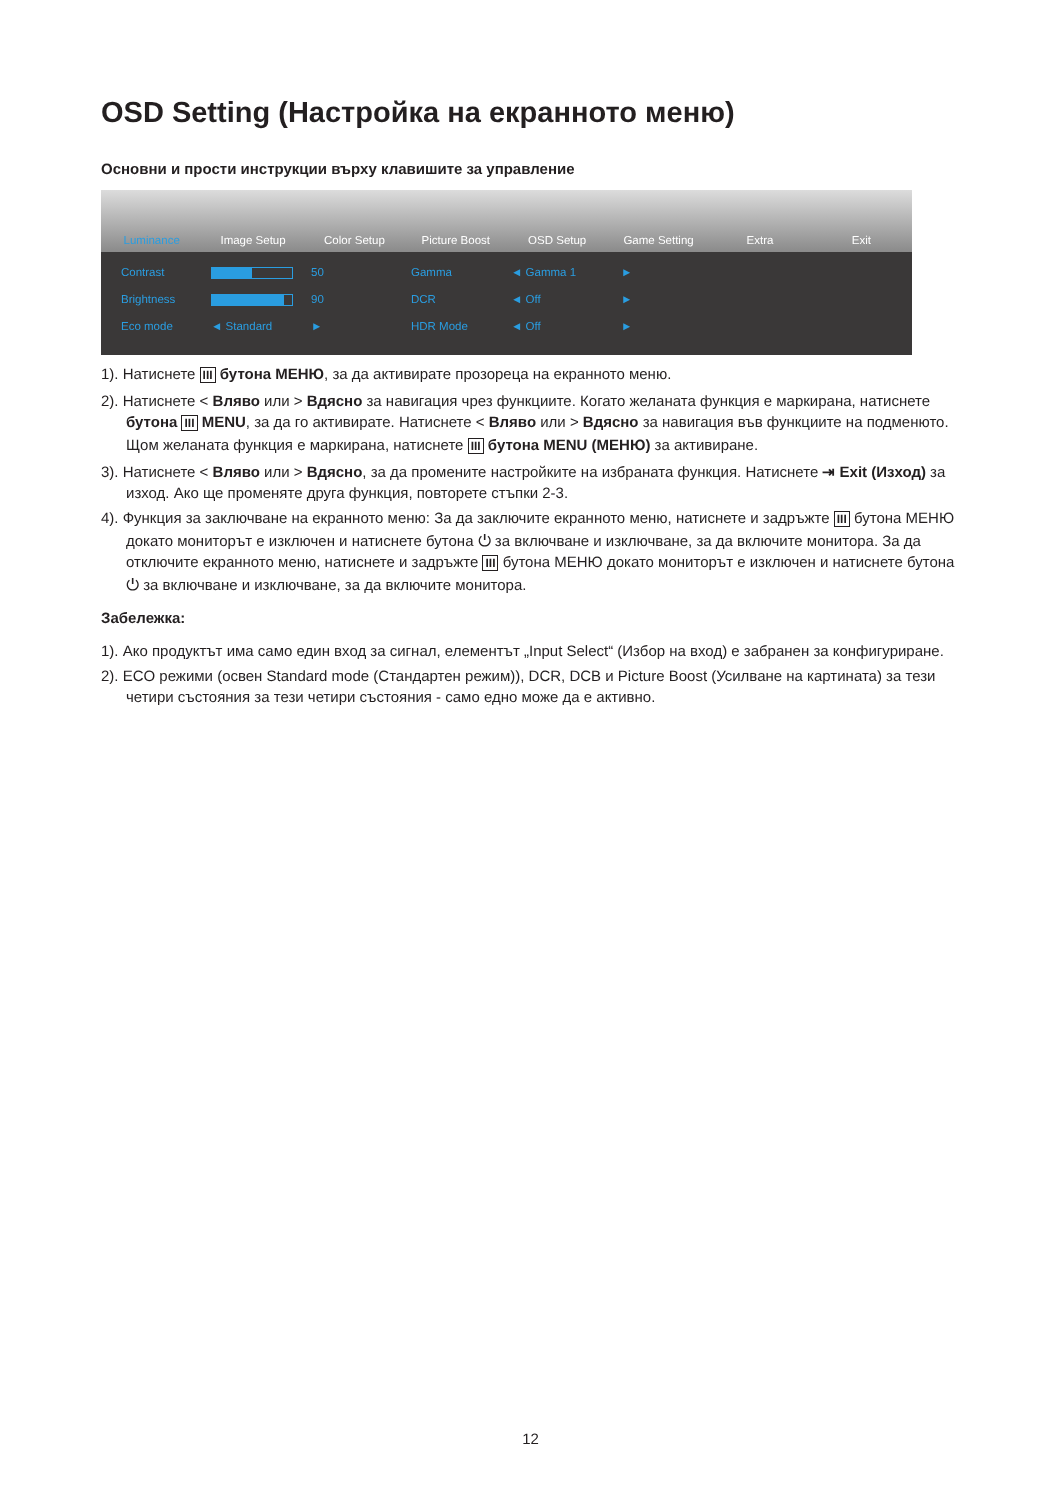OSD Setting (Настройка на екранното меню)
Основни и прости инструкции върху клавишите за управление
Luminance Image Setup Color Setup Picture Boost OSD Setup Game Setting Extra Exit
Contrast 50 Gamma ◄ Gamma 1 ► Brightness 90 DCR ◄ Off ► Eco mode ◄ Standard ► HDR Mode ◄ Off ►
1). Натиснете III бутона МЕНЮ, за да активирате прозореца на екранното меню.
2). Натиснете < Вляво или > Вдясно за навигация чрез функциите. Когато желаната функция е маркирана, натиснете бутона III MENU, за да го активирате. Натиснете < Вляво или > Вдясно за навигация във функциите на подменюто. Щом желаната функция е маркирана, натиснете III бутона MENU (МЕНЮ) за активиране.
3). Натиснете < Вляво или > Вдясно, за да промените настройките на избраната функция. Натиснете ⇥ Exit (Изход) за изход. Ако ще променяте друга функция, повторете стъпки 2-3.
4). Функция за заключване на екранното меню: За да заключите екранното меню, натиснете и задръжте III бутона МЕНЮ докато мониторът е изключен и натиснете бутона ⏻ за включване и изключване, за да включите монитора. За да отключите екранното меню, натиснете и задръжте III бутона МЕНЮ докато мониторът е изключен и натиснете бутона ⏻ за включване и изключване, за да включите монитора.
Забележка:
1). Ако продуктът има само един вход за сигнал, елементът „Input Select“ (Избор на вход) е забранен за конфигуриране.
2). ECO режими (освен Standard mode (Стандартен режим)), DCR, DCB и Picture Boost (Усилване на картината) за тези четири състояния за тези четири състояния - само едно може да е активно.
12